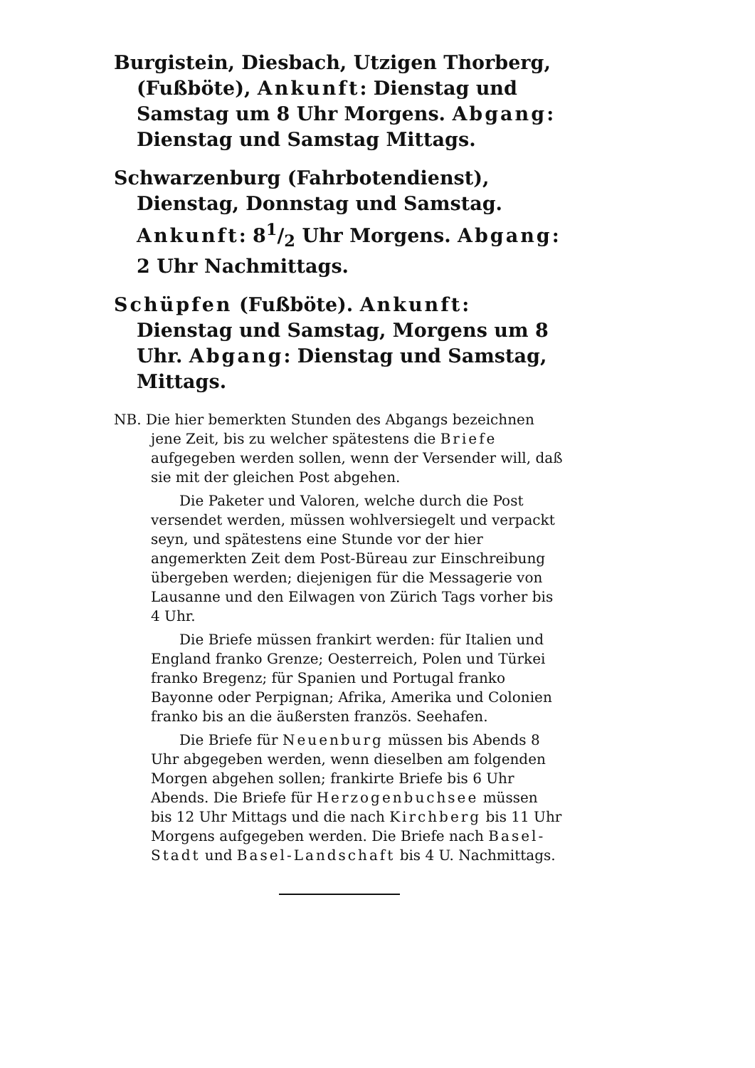Burgistein, Diesbach, Utzigen Thorberg, (Fußböte), Ankunft: Dienstag und Samstag um 8 Uhr Morgens. Abgang: Dienstag und Samstag Mittags.
Schwarzenburg (Fahrbotendienst), Dienstag, Donnstag und Samstag. Ankunft: 81/2 Uhr Morgens. Abgang: 2 Uhr Nachmittags.
Schüpfen (Fußböte). Ankunft: Dienstag und Samstag, Morgens um 8 Uhr. Abgang: Dienstag und Samstag, Mittags.
NB. Die hier bemerkten Stunden des Abgangs bezeichnen jene Zeit, bis zu welcher spätestens die Briefe aufgegeben werden sollen, wenn der Versender will, daß sie mit der gleichen Post abgehen.
Die Paketer und Valoren, welche durch die Post versendet werden, müssen wohlversiegelt und verpackt seyn, und spätestens eine Stunde vor der hier angemerkten Zeit dem Post-Büreau zur Einschreibung übergeben werden; diejenigen für die Messagerie von Lausanne und den Eilwagen von Zürich Tags vorher bis 4 Uhr.
Die Briefe müssen frankirt werden: für Italien und England franko Grenze; Oesterreich, Polen und Türkei franko Bregenz; für Spanien und Portugal franko Bayonne oder Perpignan; Afrika, Amerika und Colonien franko bis an die äußersten französ. Seehafen.
Die Briefe für Neuenburg müssen bis Abends 8 Uhr abgegeben werden, wenn dieselben am folgenden Morgen abgehen sollen; frankirte Briefe bis 6 Uhr Abends. Die Briefe für Herzogenbuchsee müssen bis 12 Uhr Mittags und die nach Kirchberg bis 11 Uhr Morgens aufgegeben werden. Die Briefe nach Basel-Stadt und Basel-Landschaft bis 4 U. Nachmittags.